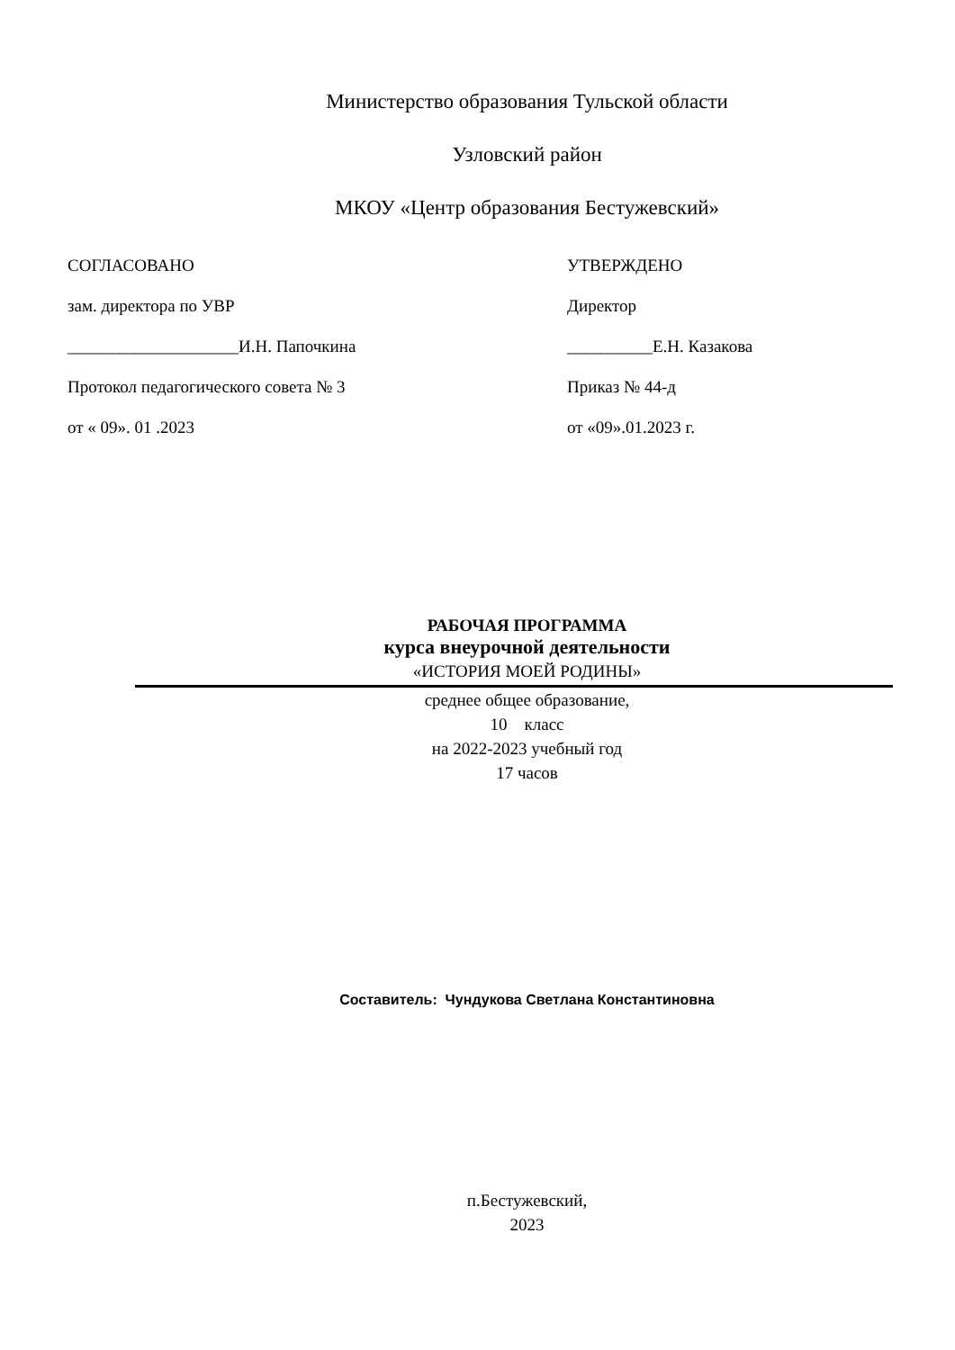Министерство образования Тульской области
Узловский район
МКОУ «Центр образования Бестужевский»
СОГЛАСОВАНО
зам. директора по УВР
____________________И.Н. Папочкина
Протокол педагогического совета № 3
от « 09». 01 .2023
УТВЕРЖДЕНО
Директор
__________Е.Н. Казакова
Приказ № 44-д
от «09».01.2023 г.
РАБОЧАЯ ПРОГРАММА
курса внеурочной деятельности
«ИСТОРИЯ МОЕЙ РОДИНЫ»
среднее общее образование,
10 класс
на 2022-2023 учебный год
17 часов
Составитель: Чундукова Светлана Константиновна
п.Бестужевский,
2023